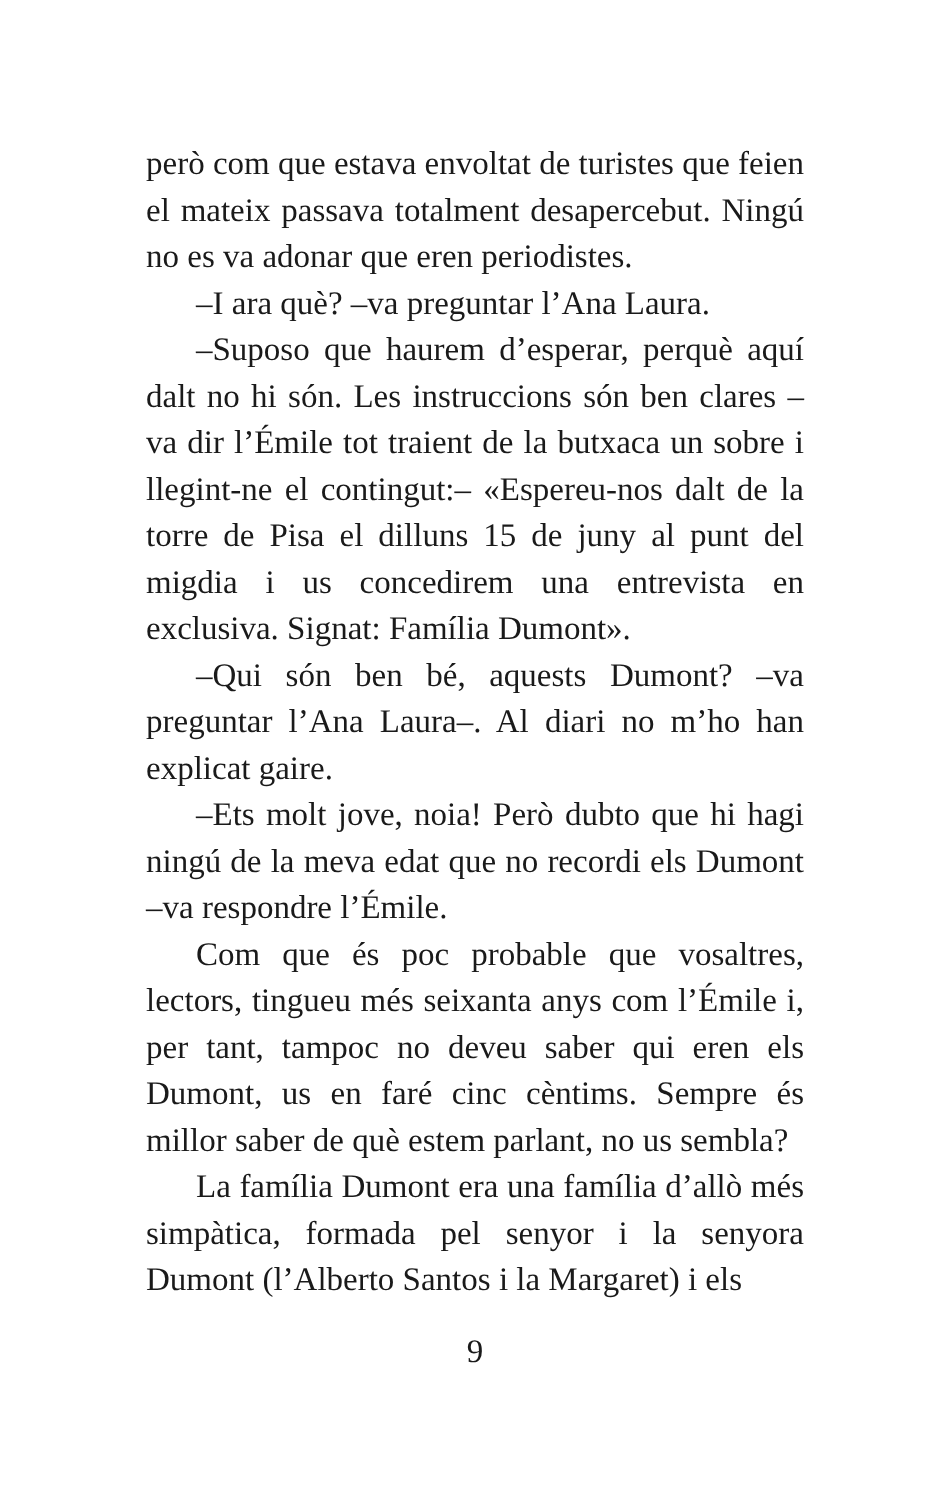però com que estava envoltat de turistes que feien el mateix passava totalment desapercebut. Ningú no es va adonar que eren periodistes.
–I ara què? –va preguntar l’Ana Laura.
–Suposo que haurem d’esperar, perquè aquí dalt no hi són. Les instruccions són ben clares –va dir l’Émile tot traient de la butxaca un sobre i llegint-ne el contingut:– «Espereu-nos dalt de la torre de Pisa el dilluns 15 de juny al punt del migdia i us concedirem una entrevista en exclusiva. Signat: Família Dumont».
–Qui són ben bé, aquests Dumont? –va preguntar l’Ana Laura–. Al diari no m’ho han explicat gaire.
–Ets molt jove, noia! Però dubto que hi hagi ningú de la meva edat que no recordi els Dumont –va respondre l’Émile.
Com que és poc probable que vosaltres, lectors, tingueu més seixanta anys com l’Émile i, per tant, tampoc no deveu saber qui eren els Dumont, us en faré cinc cèntims. Sempre és millor saber de què estem parlant, no us sembla?
La família Dumont era una família d’allò més simpàtica, formada pel senyor i la senyora Dumont (l’Alberto Santos i la Margaret) i els
9